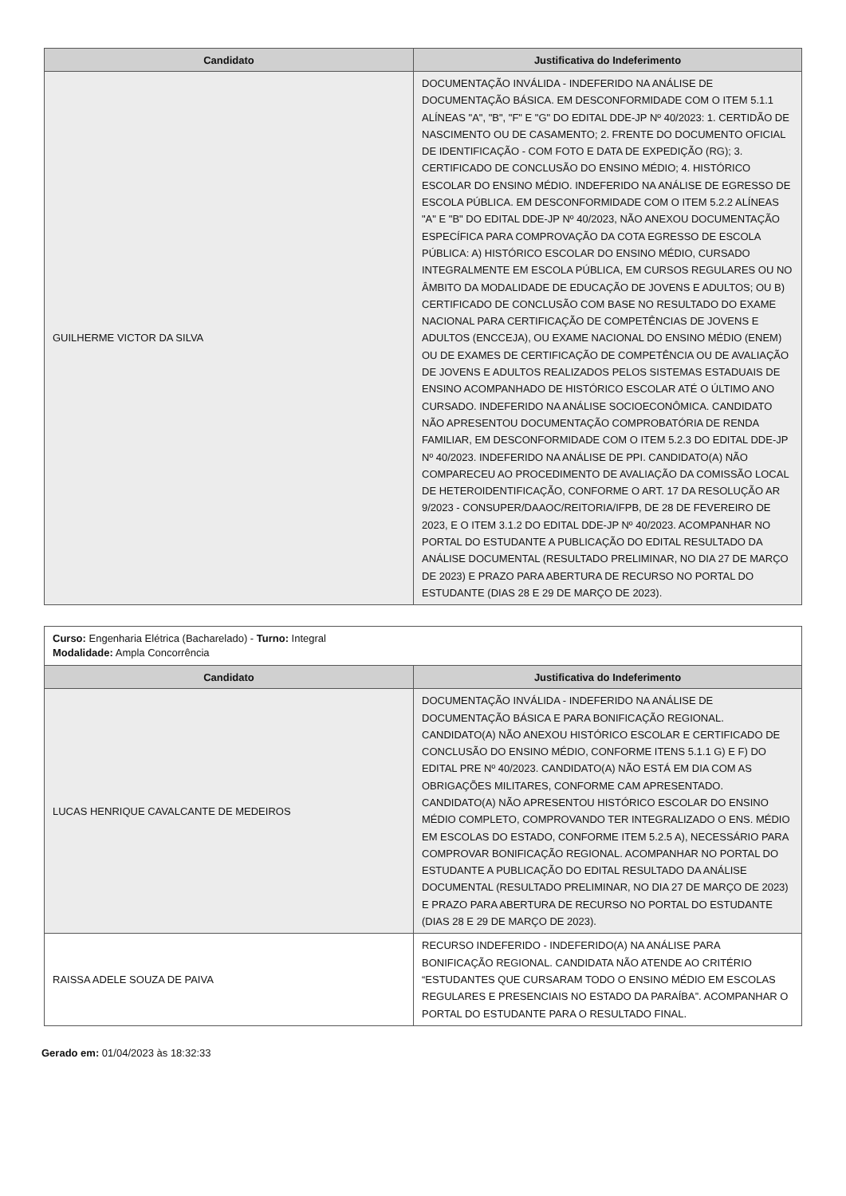| Candidato | Justificativa do Indeferimento |
| --- | --- |
| GUILHERME VICTOR DA SILVA | DOCUMENTAÇÃO INVÁLIDA - INDEFERIDO NA ANÁLISE DE DOCUMENTAÇÃO BÁSICA. EM DESCONFORMIDADE COM O ITEM 5.1.1 ALÍNEAS "A", "B", "F" E "G" DO EDITAL DDE-JP Nº 40/2023: 1. CERTIDÃO DE NASCIMENTO OU DE CASAMENTO; 2. FRENTE DO DOCUMENTO OFICIAL DE IDENTIFICAÇÃO - COM FOTO E DATA DE EXPEDIÇÃO (RG); 3. CERTIFICADO DE CONCLUSÃO DO ENSINO MÉDIO; 4. HISTÓRICO ESCOLAR DO ENSINO MÉDIO. INDEFERIDO NA ANÁLISE DE EGRESSO DE ESCOLA PÚBLICA. EM DESCONFORMIDADE COM O ITEM 5.2.2 ALÍNEAS "A" E "B" DO EDITAL DDE-JP Nº 40/2023, NÃO ANEXOU DOCUMENTAÇÃO ESPECÍFICA PARA COMPROVAÇÃO DA COTA EGRESSO DE ESCOLA PÚBLICA: A) HISTÓRICO ESCOLAR DO ENSINO MÉDIO, CURSADO INTEGRALMENTE EM ESCOLA PÚBLICA, EM CURSOS REGULARES OU NO ÂMBITO DA MODALIDADE DE EDUCAÇÃO DE JOVENS E ADULTOS; OU B) CERTIFICADO DE CONCLUSÃO COM BASE NO RESULTADO DO EXAME NACIONAL PARA CERTIFICAÇÃO DE COMPETÊNCIAS DE JOVENS E ADULTOS (ENCCEJA), OU EXAME NACIONAL DO ENSINO MÉDIO (ENEM) OU DE EXAMES DE CERTIFICAÇÃO DE COMPETÊNCIA OU DE AVALIAÇÃO DE JOVENS E ADULTOS REALIZADOS PELOS SISTEMAS ESTADUAIS DE ENSINO ACOMPANHADO DE HISTÓRICO ESCOLAR ATÉ O ÚLTIMO ANO CURSADO. INDEFERIDO NA ANÁLISE SOCIOECONÔMICA. CANDIDATO NÃO APRESENTOU DOCUMENTAÇÃO COMPROBATÓRIA DE RENDA FAMILIAR, EM DESCONFORMIDADE COM O ITEM 5.2.3 DO EDITAL DDE-JP Nº 40/2023. INDEFERIDO NA ANÁLISE DE PPI. CANDIDATO(A) NÃO COMPARECEU AO PROCEDIMENTO DE AVALIAÇÃO DA COMISSÃO LOCAL DE HETEROIDENTIFICAÇÃO, CONFORME O ART. 17 DA RESOLUÇÃO AR 9/2023 - CONSUPER/DAAOC/REITORIA/IFPB, DE 28 DE FEVEREIRO DE 2023, E O ITEM 3.1.2 DO EDITAL DDE-JP Nº 40/2023. ACOMPANHAR NO PORTAL DO ESTUDANTE A PUBLICAÇÃO DO EDITAL RESULTADO DA ANÁLISE DOCUMENTAL (RESULTADO PRELIMINAR, NO DIA 27 DE MARÇO DE 2023) E PRAZO PARA ABERTURA DE RECURSO NO PORTAL DO ESTUDANTE (DIAS 28 E 29 DE MARÇO DE 2023). |
| Curso: Engenharia Elétrica (Bacharelado) - Turno: Integral Modalidade: Ampla Concorrência | |
| Candidato | Justificativa do Indeferimento |
| LUCAS HENRIQUE CAVALCANTE DE MEDEIROS | DOCUMENTAÇÃO INVÁLIDA - INDEFERIDO NA ANÁLISE DE DOCUMENTAÇÃO BÁSICA E PARA BONIFICAÇÃO REGIONAL. CANDIDATO(A) NÃO ANEXOU HISTÓRICO ESCOLAR E CERTIFICADO DE CONCLUSÃO DO ENSINO MÉDIO, CONFORME ITENS 5.1.1 G) E F) DO EDITAL PRE Nº 40/2023. CANDIDATO(A) NÃO ESTÁ EM DIA COM AS OBRIGAÇÕES MILITARES, CONFORME CAM APRESENTADO. CANDIDATO(A) NÃO APRESENTOU HISTÓRICO ESCOLAR DO ENSINO MÉDIO COMPLETO, COMPROVANDO TER INTEGRALIZADO O ENS. MÉDIO EM ESCOLAS DO ESTADO, CONFORME ITEM 5.2.5 A), NECESSÁRIO PARA COMPROVAR BONIFICAÇÃO REGIONAL. ACOMPANHAR NO PORTAL DO ESTUDANTE A PUBLICAÇÃO DO EDITAL RESULTADO DA ANÁLISE DOCUMENTAL (RESULTADO PRELIMINAR, NO DIA 27 DE MARÇO DE 2023) E PRAZO PARA ABERTURA DE RECURSO NO PORTAL DO ESTUDANTE (DIAS 28 E 29 DE MARÇO DE 2023). |
| RAISSA ADELE SOUZA DE PAIVA | RECURSO INDEFERIDO - INDEFERIDO(A) NA ANÁLISE PARA BONIFICAÇÃO REGIONAL. CANDIDATA NÃO ATENDE AO CRITÉRIO “ESTUDANTES QUE CURSARAM TODO O ENSINO MÉDIO EM ESCOLAS REGULARES E PRESENCIAIS NO ESTADO DA PARAÍBA”. ACOMPANHAR O PORTAL DO ESTUDANTE PARA O RESULTADO FINAL. |
Gerado em: 01/04/2023 às 18:32:33